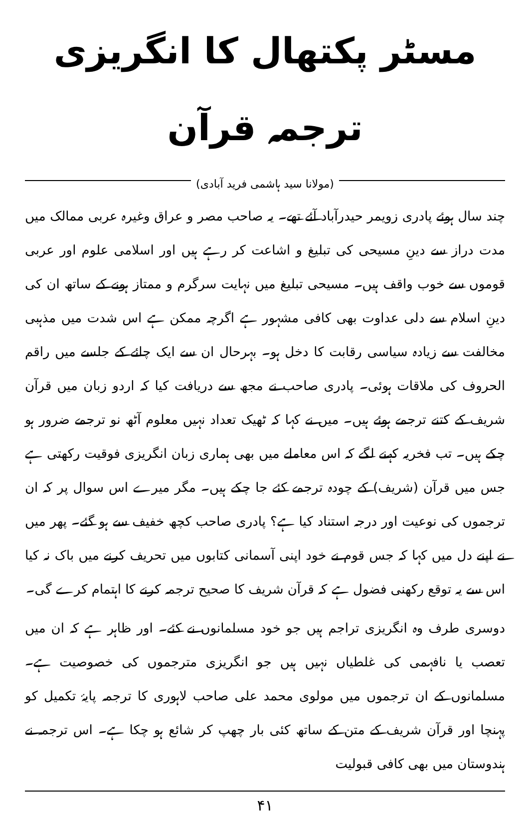مسٹر پکتھال کا انگریزی ترجمہ قرآن
(مولانا سید ہاشمی فرید آبادی)
چند سال ہوئے پادری زویمر حیدرآباد آئے تھے۔ یہ صاحب مصر و عراق وغیرہ عربی ممالک میں مدت دراز سے دینِ مسیحی کی تبلیغ و اشاعت کر رہے ہیں اور اسلامی علوم اور عربی قوموں سے خوب واقف ہیں۔ مسیحی تبلیغ میں نہایت سرگرم و ممتاز ہونے کے ساتھ ان کی دینِ اسلام سے دلی عداوت بھی کافی مشہور ہے اگرچہ ممکن ہے اس شدت میں مذہبی مخالفت سے زیادہ سیاسی رقابت کا دخل ہو۔ بہرحال ان سے ایک چائے کے جلسے میں راقم الحروف کی ملاقات ہوئی۔ پادری صاحب نے مجھ سے دریافت کیا کہ اردو زبان میں قرآن شریف کے کتنے ترجمے ہوئے ہیں۔ میں نے کہا کہ ٹھیک تعداد نہیں معلوم آٹھ نو ترجمے ضرور ہو چکے ہیں۔ تب فخریہ کہنے لگے کہ اس معاملے میں بھی ہماری زبان انگریزی فوقیت رکھتی ہے جس میں قرآن (شریف) کے چودہ ترجمے کئے جا چکے ہیں۔ مگر میرے اس سوال پر کہ ان ترجموں کی نوعیت اور درجہ استناد کیا ہے؟ پادری صاحب کچھ خفیف سے ہو گئے۔ پھر میں نے اپنے دل میں کہا کہ جس قوم نے خود اپنی آسمانی کتابوں میں تحریف کرنے میں باک نہ کیا اس سے یہ توقع رکھنی فضول ہے کہ قرآن شریف کا صحیح ترجمہ کرنے کا اہتمام کرے گی۔
دوسری طرف وہ انگریزی تراجم ہیں جو خود مسلمانوں نے کئے۔ اور ظاہر ہے کہ ان میں تعصب یا نافہمی کی غلطیاں نہیں ہیں جو انگریزی مترجموں کی خصوصیت ہے۔ مسلمانوں کے ان ترجموں میں مولوی محمد علی صاحب لاہوری کا ترجمہ پایۂ تکمیل کو پہنچا اور قرآن شریف کے متن کے ساتھ کئی بار چھپ کر شائع ہو چکا ہے۔ اس ترجمہ نے ہندوستان میں بھی کافی قبولیت
۴۱